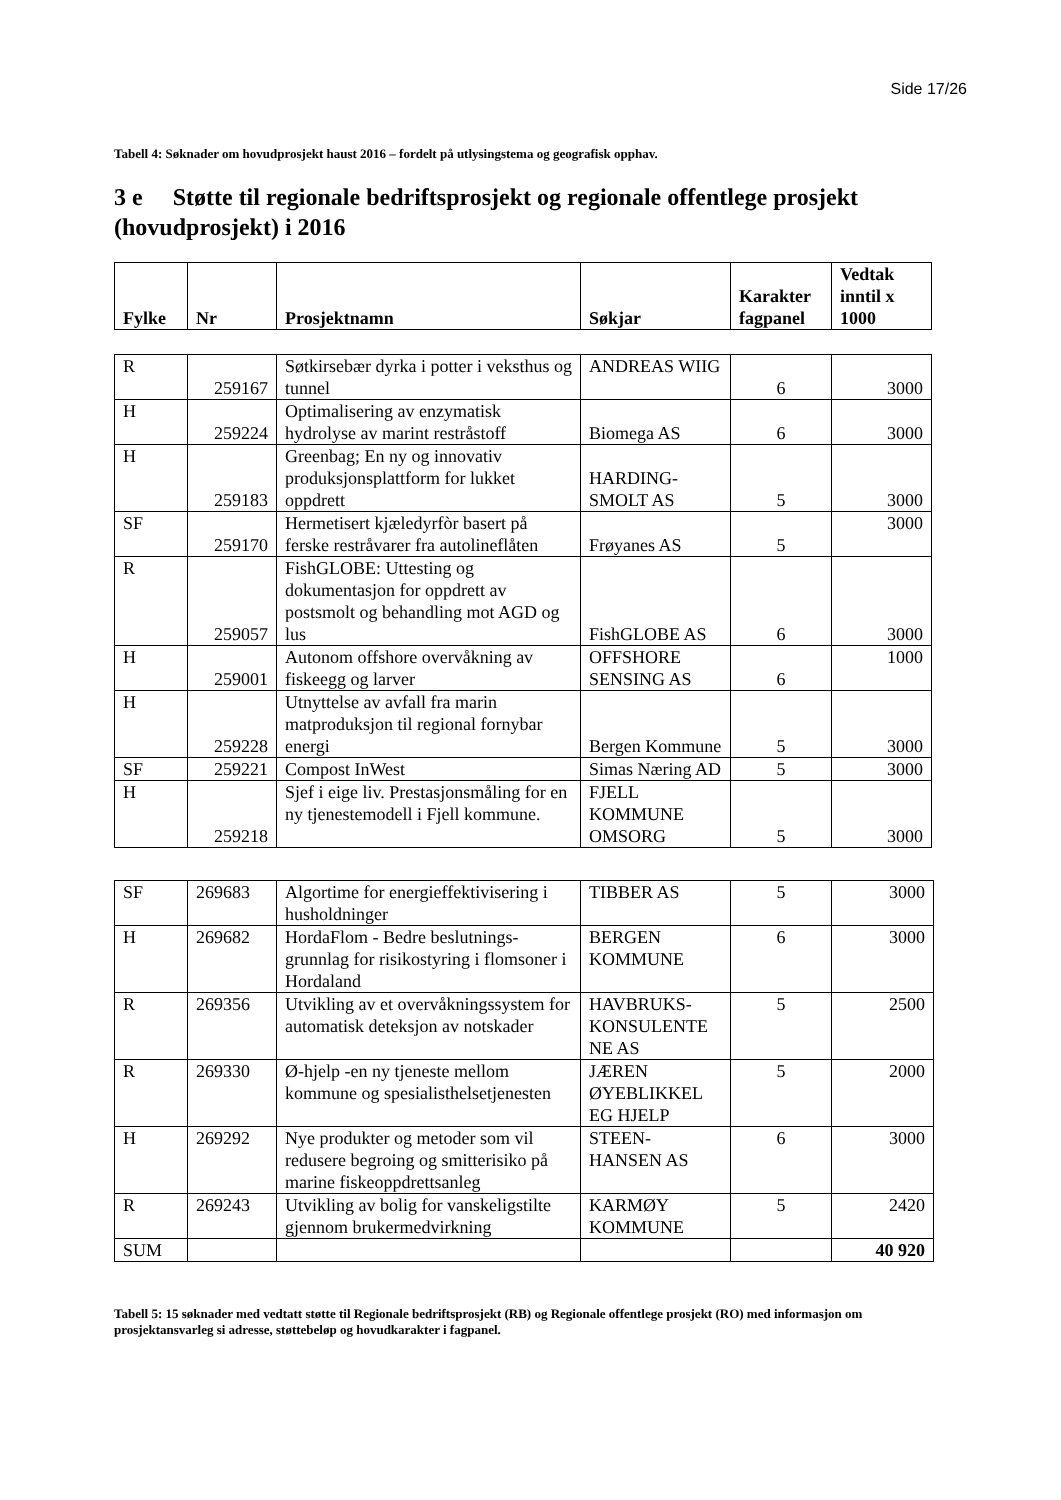Side 17/26
Tabell 4: Søknader om hovudprosjekt haust 2016 – fordelt på utlysingstema og geografisk opphav.
3 e Støtte til regionale bedriftsprosjekt og regionale offentlege prosjekt (hovudprosjekt) i 2016
| Fylke | Nr | Prosjektnamn | Søkjar | Karakter fagpanel | Vedtak inntil x 1000 |
| --- | --- | --- | --- | --- | --- |
| R | 259167 | Søtkirsebær dyrka i potter i veksthus og tunnel | ANDREAS WIIG | 6 | 3000 |
| H | 259224 | Optimalisering av enzymatisk hydrolyse av marint restråstoff | Biomega AS | 6 | 3000 |
| H | 259183 | Greenbag; En ny og innovativ produksjonsplattform for lukket oppdrett | HARDING-SMOLT AS | 5 | 3000 |
| SF | 259170 | Hermetisert kjæledyrfòr basert på ferske restråvarer fra autolineflåten | Frøyanes AS | 5 | 3000 |
| R | 259057 | FishGLOBE: Uttesting og dokumentasjon for oppdrett av postsmolt og behandling mot AGD og lus | FishGLOBE AS | 6 | 3000 |
| H | 259001 | Autonom offshore overvåkning av fiskeegg og larver | OFFSHORE SENSING AS | 6 | 1000 |
| H | 259228 | Utnyttelse av avfall fra marin matproduksjon til regional fornybar energi | Bergen Kommune | 5 | 3000 |
| SF | 259221 | Compost InWest | Simas Næring AD | 5 | 3000 |
| H | 259218 | Sjef i eige liv. Prestasjonsmåling for en ny tjenestemodell i Fjell kommune. | FJELL KOMMUNE OMSORG | 5 | 3000 |
| SF | 269683 | Algortime for energieffektivisering i husholdninger | TIBBER AS | 5 | 3000 |
| H | 269682 | HordaFlom - Bedre beslutnings-grunnlag for risikostyring i flomsoner i Hordaland | BERGEN KOMMUNE | 6 | 3000 |
| R | 269356 | Utvikling av et overvåkningssystem for automatisk deteksjon av notskader | HAVBRUKS-KONSULENTE NE AS | 5 | 2500 |
| R | 269330 | Ø-hjelp -en ny tjeneste mellom kommune og spesialisthelsetjenesten | JÆREN ØYEBLIKKEL EG HJELP | 5 | 2000 |
| H | 269292 | Nye produkter og metoder som vil redusere begroing og smitterisiko på marine fiskeoppdrettsanleg | STEEN-HANSEN AS | 6 | 3000 |
| R | 269243 | Utvikling av bolig for vanskeligstilte gjennom brukermedvirkning | KARMØY KOMMUNE | 5 | 2420 |
| SUM | | | | | 40 920 |
Tabell 5: 15 søknader med vedtatt støtte til Regionale bedriftsprosjekt (RB) og Regionale offentlege prosjekt (RO) med informasjon om prosjektansvarleg si adresse, støttebeløp og hovudkarakter i fagpanel.